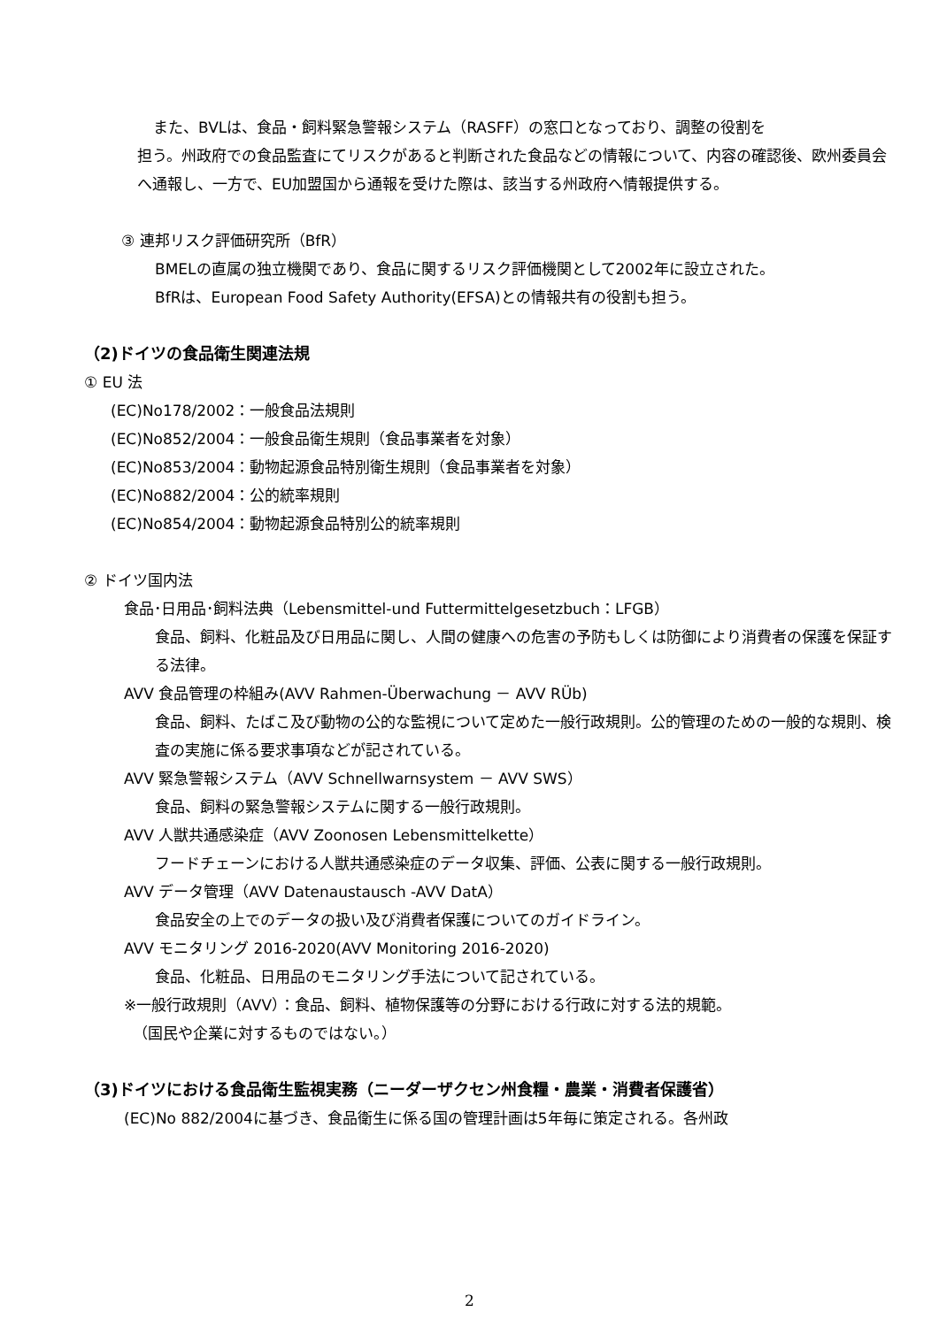また、BVLは、食品・飼料緊急警報システム（RASFF）の窓口となっており、調整の役割を
担う。州政府での食品監査にてリスクがあると判断された食品などの情報について、内容の確認後、欧州委員会へ通報し、一方で、EU加盟国から通報を受けた際は、該当する州政府へ情報提供する。
③ 連邦リスク評価研究所（BfR）
BMELの直属の独立機関であり、食品に関するリスク評価機関として2002年に設立された。
BfRは、European Food Safety Authority(EFSA)との情報共有の役割も担う。
（2)ドイツの食品衛生関連法規
① EU 法
(EC)No178/2002：一般食品法規則
(EC)No852/2004：一般食品衛生規則（食品事業者を対象）
(EC)No853/2004：動物起源食品特別衛生規則（食品事業者を対象）
(EC)No882/2004：公的統率規則
(EC)No854/2004：動物起源食品特別公的統率規則
② ドイツ国内法
食品･日用品･飼料法典（Lebensmittel-und Futtermittelgesetzbuch：LFGB）
食品、飼料、化粧品及び日用品に関し、人間の健康への危害の予防もしくは防御により消費者の保護を保証する法律。
AVV 食品管理の枠組み(AVV Rahmen-Überwachung － AVV RÜb)
食品、飼料、たばこ及び動物の公的な監視について定めた一般行政規則。公的管理のための一般的な規則、検査の実施に係る要求事項などが記されている。
AVV 緊急警報システム（AVV Schnellwarnsystem － AVV SWS）
食品、飼料の緊急警報システムに関する一般行政規則。
AVV 人獣共通感染症（AVV Zoonosen Lebensmittelkette）
フードチェーンにおける人獣共通感染症のデータ収集、評価、公表に関する一般行政規則。
AVV データ管理（AVV Datenaustausch -AVV DatA）
食品安全の上でのデータの扱い及び消費者保護についてのガイドライン。
AVV モニタリング 2016-2020(AVV Monitoring 2016-2020)
食品、化粧品、日用品のモニタリング手法について記されている。
※一般行政規則（AVV）：食品、飼料、植物保護等の分野における行政に対する法的規範。
（国民や企業に対するものではない。）
（3)ドイツにおける食品衛生監視実務（ニーダーザクセン州食糧・農業・消費者保護省）
(EC)No 882/2004に基づき、食品衛生に係る国の管理計画は5年毎に策定される。各州政
2